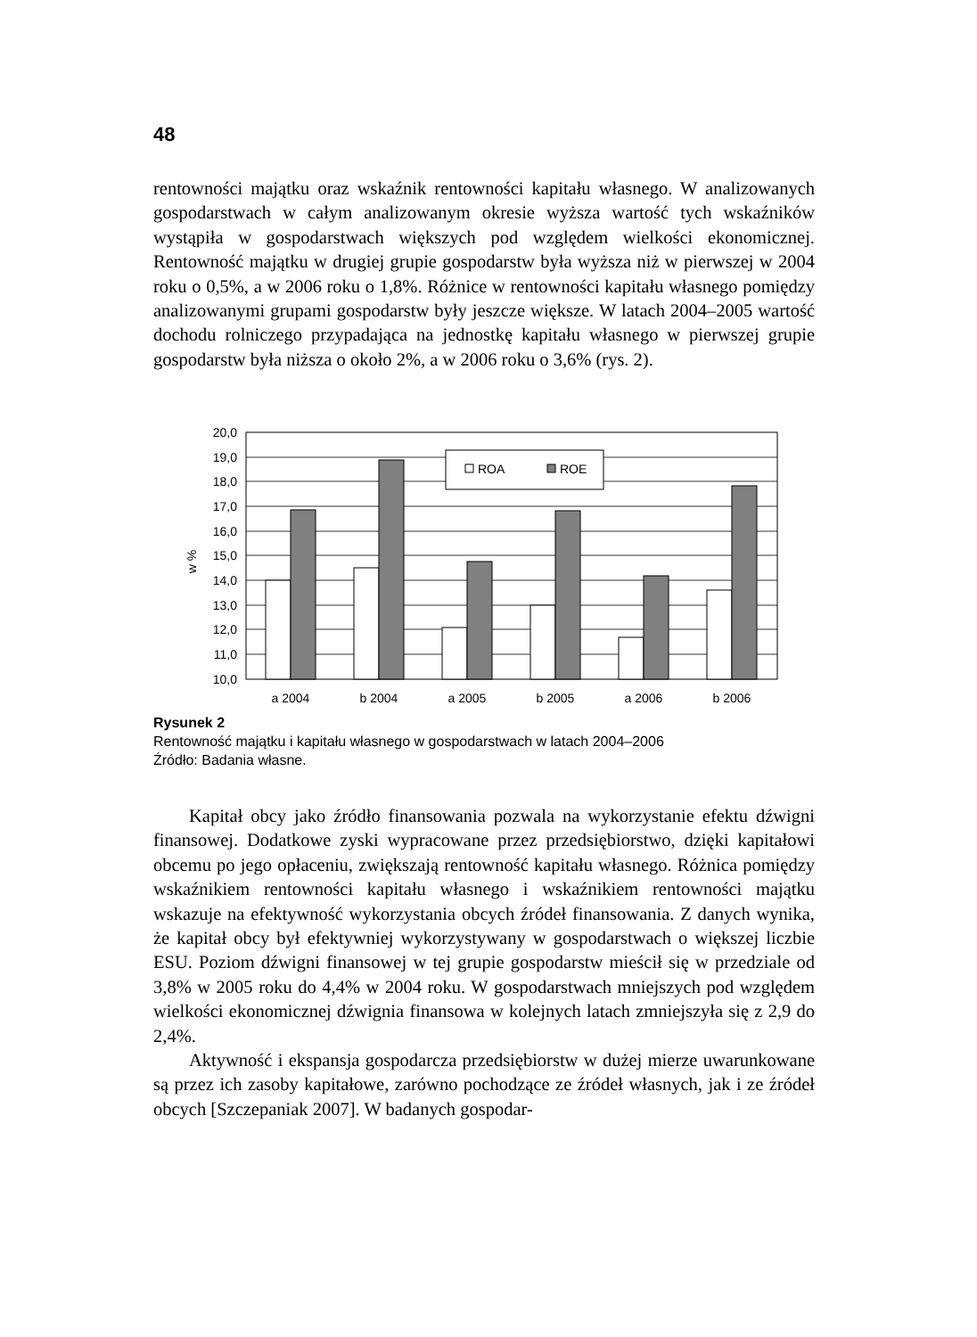48
rentowności majątku oraz wskaźnik rentowności kapitału własnego. W analizowanych gospodarstwach w całym analizowanym okresie wyższa wartość tych wskaźników wystąpiła w gospodarstwach większych pod względem wielkości ekonomicznej. Rentowność majątku w drugiej grupie gospodarstw była wyższa niż w pierwszej w 2004 roku o 0,5%, a w 2006 roku o 1,8%. Różnice w rentowności kapitału własnego pomiędzy analizowanymi grupami gospodarstw były jeszcze większe. W latach 2004–2005 wartość dochodu rolniczego przypadająca na jednostkę kapitału własnego w pierwszej grupie gospodarstw była niższa o około 2%, a w 2006 roku o 3,6% (rys. 2).
20,0
19,0
18,0
17,0
16,0
15,0
14,0
13,0
12,0
11,0
10,0
w %
ROA
ROE
a 2004
b 2004
a 2005
b 2005
a 2006
b 2006
Rysunek 2
Rentowność majątku i kapitału własnego w gospodarstwach w latach 2004–2006
Źródło: Badania własne.
Kapitał obcy jako źródło finansowania pozwala na wykorzystanie efektu dźwigni finansowej. Dodatkowe zyski wypracowane przez przedsiębiorstwo, dzięki kapitałowi obcemu po jego opłaceniu, zwiększają rentowność kapitału własnego. Różnica pomiędzy wskaźnikiem rentowności kapitału własnego i wskaźnikiem rentowności majątku wskazuje na efektywność wykorzystania obcych źródeł finansowania. Z danych wynika, że kapitał obcy był efektywniej wykorzystywany w gospodarstwach o większej liczbie ESU. Poziom dźwigni finansowej w tej grupie gospodarstw mieścił się w przedziale od 3,8% w 2005 roku do 4,4% w 2004 roku. W gospodarstwach mniejszych pod względem wielkości ekonomicznej dźwignia finansowa w kolejnych latach zmniejszyła się z 2,9 do 2,4%.
Aktywność i ekspansja gospodarcza przedsiębiorstw w dużej mierze uwarunkowane są przez ich zasoby kapitałowe, zarówno pochodzące ze źródeł własnych, jak i ze źródeł obcych [Szczepaniak 2007]. W badanych gospodar-